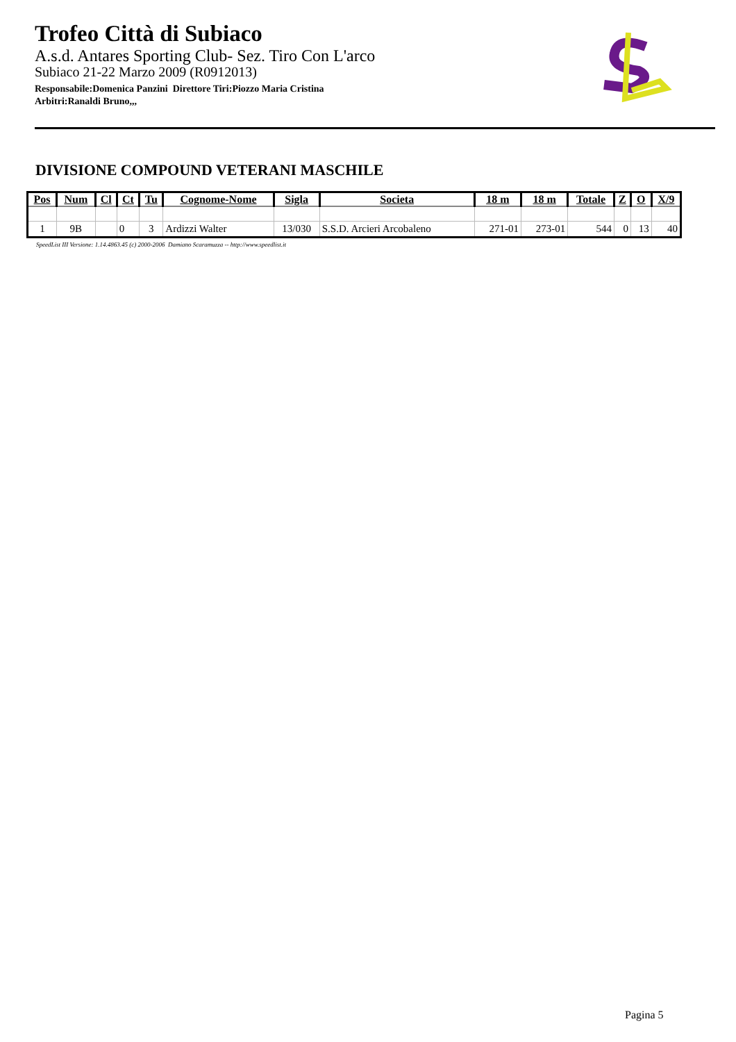Trofeo Città di Subiaco
A.s.d. Antares Sporting Club- Sez. Tiro Con L'arco
Subiaco 21-22 Marzo 2009 (R0912013)
Responsabile:Domenica Panzini Direttore Tiri:Piozzo Maria Cristina
Arbitri:Ranaldi Bruno,,,
DIVISIONE COMPOUND VETERANI MASCHILE
| Pos | Num | Cl | Ct | Tu | Cognome-Nome | Sigla | Societa | 18 m | 18 m | Totale | Z | O | X/9 |
| --- | --- | --- | --- | --- | --- | --- | --- | --- | --- | --- | --- | --- | --- |
| 1 | 9B | | 0 | 3 | Ardizzi Walter | 13/030 | S.S.D. Arcieri Arcobaleno | 271-01 | 273-01 | 544 | 0 | 13 | 40 |
SpeedList III Versione: 1.14.4863.45 (c) 2000-2006 Damiano Scaramuzza -- http://www.speedlist.it
Pagina 5